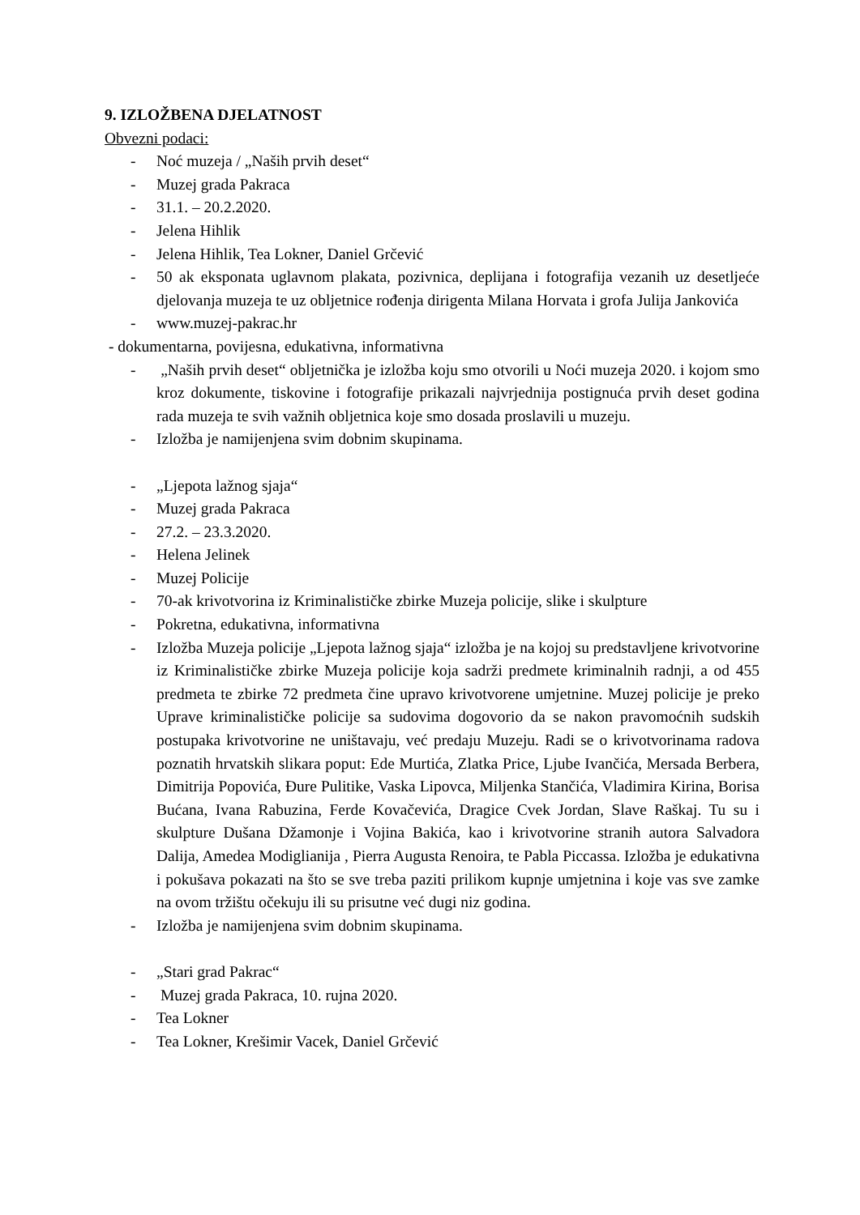9. IZLOŽBENA DJELATNOST
Obvezni podaci:
- Noć muzeja / „Naših prvih deset“
- Muzej grada Pakraca
- 31.1. – 20.2.2020.
- Jelena Hihlik
- Jelena Hihlik, Tea Lokner, Daniel Grčević
- 50 ak eksponata uglavnom plakata, pozivnica, deplijana i fotografija vezanih uz desetljeće djelovanja muzeja te uz obljetnice rođenja dirigenta Milana Horvata i grofa Julija Jankovića
- www.muzej-pakrac.hr
- dokumentarna, povijesna, edukativna, informativna
- „Naših prvih deset“ obljetnička je izložba koju smo otvorili u Noći muzeja 2020. i kojom smo kroz dokumente, tiskovine i fotografije prikazali najvrjednija postignuća prvih deset godina rada muzeja te svih važnih obljetnica koje smo dosada proslavili u muzeju.
- Izložba je namijenjena svim dobnim skupinama.
- „Ljepota lažnog sjaja“
- Muzej grada Pakraca
- 27.2. – 23.3.2020.
- Helena Jelinek
- Muzej Policije
- 70-ak krivotvorina iz Kriminalističke zbirke Muzeja policije, slike i skulpture
- Pokretna, edukativna, informativna
- Izložba Muzeja policije „Ljepota lažnog sjaja“ izložba je na kojoj su predstavljene krivotvorine iz Kriminalističke zbirke Muzeja policije koja sadrži predmete kriminalnih radnji, a od 455 predmeta te zbirke 72 predmeta čine upravo krivotvorene umjetnine. Muzej policije je preko Uprave kriminalističke policije sa sudovima dogovorio da se nakon pravomoćnih sudskih postupaka krivotvorine ne uništavaju, već predaju Muzeju. Radi se o krivotvorinama radova poznatih hrvatskih slikara poput: Ede Murtića, Zlatka Price, Ljube Ivančića, Mersada Berbera, Dimitrija Popovića, Đure Pulitike, Vaska Lipovca, Miljenka Stančića, Vladimira Kirina, Borisa Bućana, Ivana Rabuzina, Ferde Kovačevića, Dragice Cvek Jordan, Slave Raškaj. Tu su i skulpture Dušana Džamonje i Vojina Bakića, kao i krivotvorine stranih autora Salvadora Dalija, Amedea Modiglianija , Pierra Augusta Renoira, te Pabla Piccassa. Izložba je edukativna i pokušava pokazati na što se sve treba paziti prilikom kupnje umjetnina i koje vas sve zamke na ovom tržištu očekuju ili su prisutne već dugi niz godina.
- Izložba je namijenjena svim dobnim skupinama.
- „Stari grad Pakrac“
- Muzej grada Pakraca, 10. rujna 2020.
- Tea Lokner
- Tea Lokner, Krešimir Vacek, Daniel Grčević